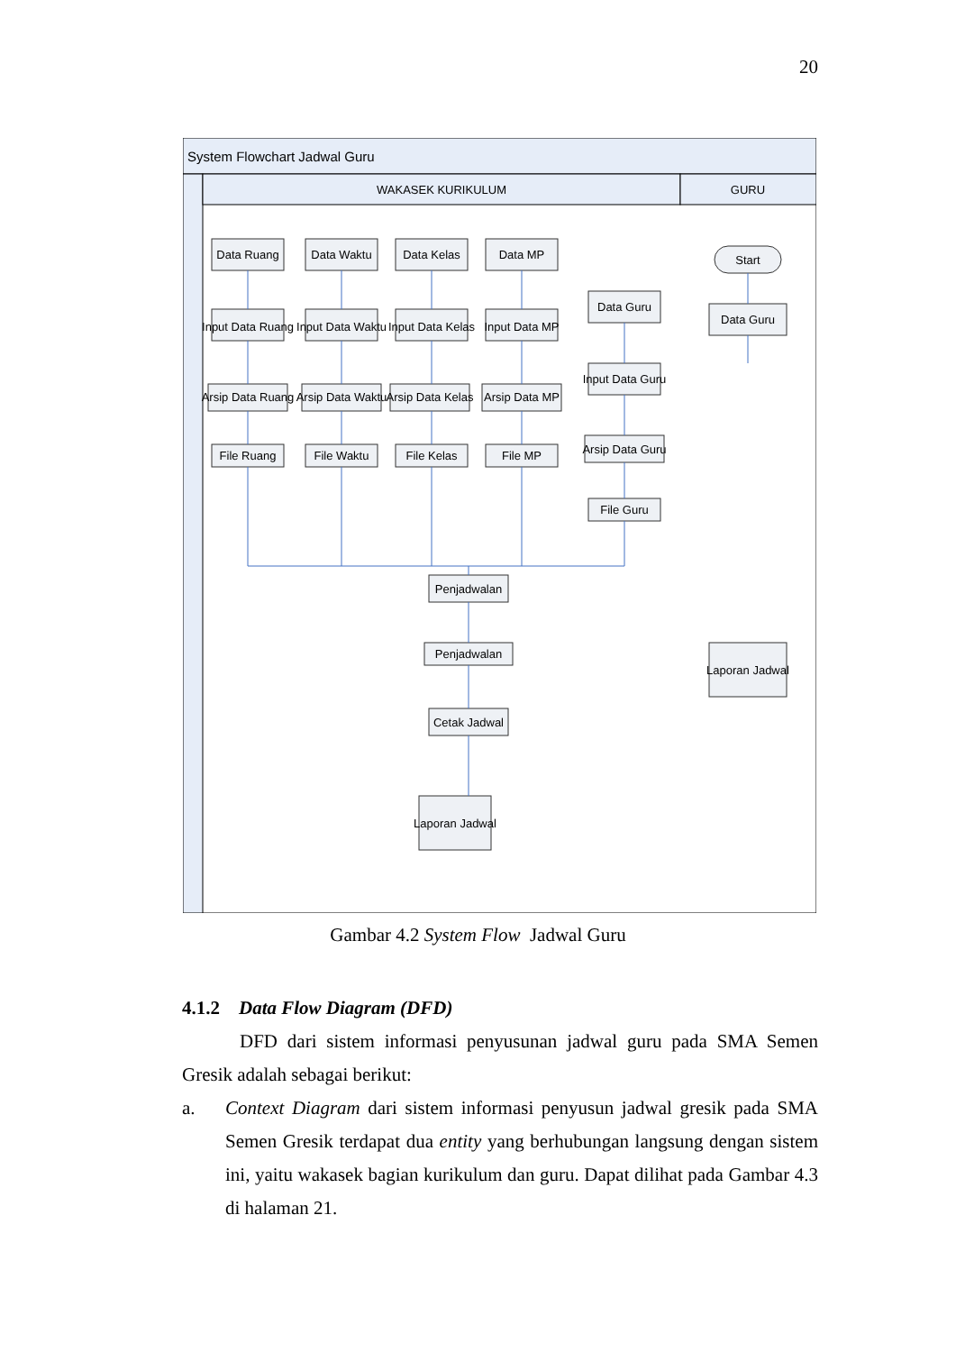20
System Flowchart Jadwal Guru
WAKASEK KURIKULUM
GURU
Data Ruang
Data Waktu
Data Kelas
Data MP
Input Data Ruang
Input Data Waktu
Input Data Kelas
Input Data MP
Arsip Data Ruang
Arsip Data Waktu
Arsip Data Kelas
Arsip Data MP
File Ruang
File Waktu
File Kelas
File MP
Data Guru
Input Data Guru
Arsip Data Guru
File Guru
Start
Data Guru
Penjadwalan
Penjadwalan
Cetak Jadwal
Laporan Jadwal
Laporan Jadwal
Gambar 4.2 System Flow Jadwal Guru
4.1.2 Data Flow Diagram (DFD)
DFD dari sistem informasi penyusunan jadwal guru pada SMA Semen Gresik adalah sebagai berikut:
a. Context Diagram dari sistem informasi penyusun jadwal gresik pada SMA Semen Gresik terdapat dua entity yang berhubungan langsung dengan sistem ini, yaitu wakasek bagian kurikulum dan guru. Dapat dilihat pada Gambar 4.3 di halaman 21.